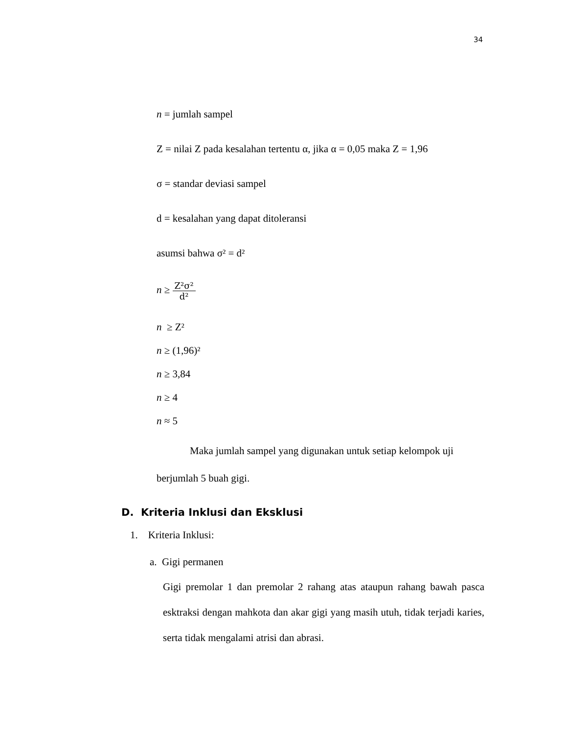34
n = jumlah sampel
Z = nilai Z pada kesalahan tertentu α, jika α = 0,05 maka Z = 1,96
σ = standar deviasi sampel
d = kesalahan yang dapat ditoleransi
asumsi bahwa σ² = d²
n ≥ Z²σ² d²
n ≥ Z²
n ≥ (1,96)²
n ≥ 3,84
n ≥ 4
n ≈ 5
Maka jumlah sampel yang digunakan untuk setiap kelompok uji berjumlah 5 buah gigi.
D. Kriteria Inklusi dan Eksklusi
1. Kriteria Inklusi:
a. Gigi permanen
Gigi premolar 1 dan premolar 2 rahang atas ataupun rahang bawah pasca esktraksi dengan mahkota dan akar gigi yang masih utuh, tidak terjadi karies, serta tidak mengalami atrisi dan abrasi.